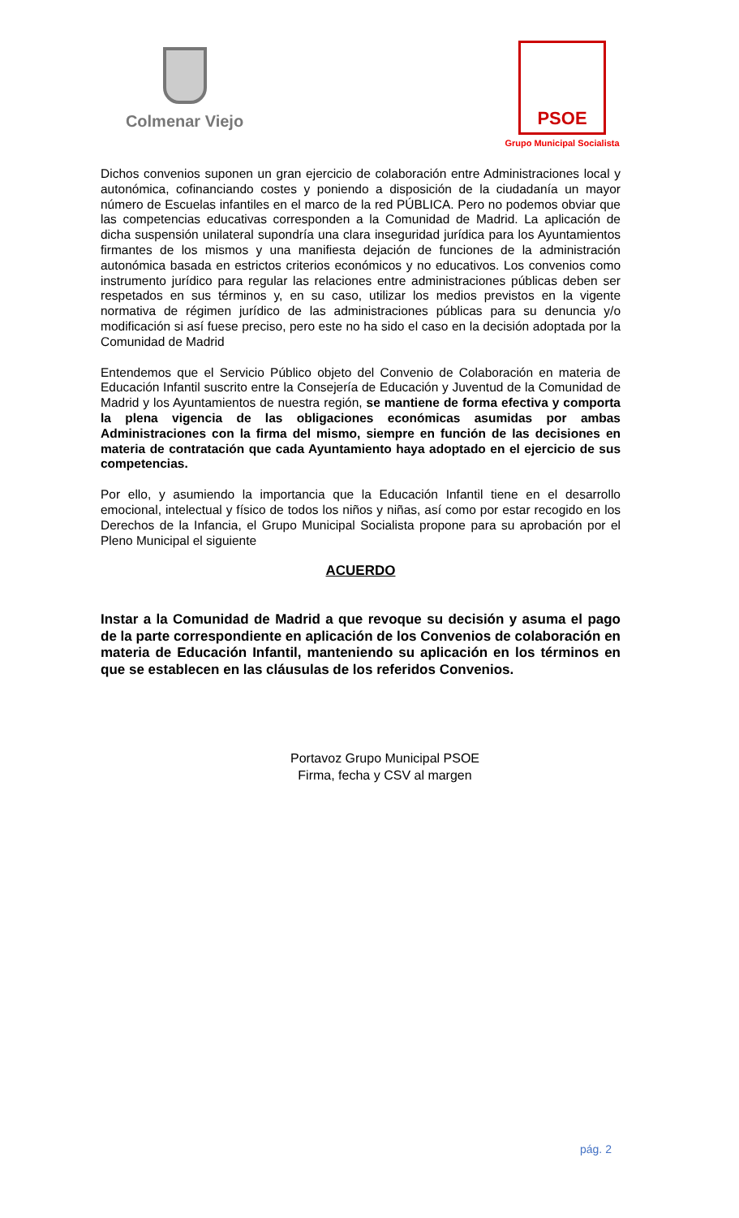Colmenar Viejo
PSOE
Grupo Municipal Socialista
Dichos convenios suponen un gran ejercicio de colaboración entre Administraciones local y autonómica, cofinanciando costes y poniendo a disposición de la ciudadanía un mayor número de Escuelas infantiles en el marco de la red PÚBLICA. Pero no podemos obviar que las competencias educativas corresponden a la Comunidad de Madrid. La aplicación de dicha suspensión unilateral supondría una clara inseguridad jurídica para los Ayuntamientos firmantes de los mismos y una manifiesta dejación de funciones de la administración autonómica basada en estrictos criterios económicos y no educativos. Los convenios como instrumento jurídico para regular las relaciones entre administraciones públicas deben ser respetados en sus términos y, en su caso, utilizar los medios previstos en la vigente normativa de régimen jurídico de las administraciones públicas para su denuncia y/o modificación si así fuese preciso, pero este no ha sido el caso en la decisión adoptada por la Comunidad de Madrid
Entendemos que el Servicio Público objeto del Convenio de Colaboración en materia de Educación Infantil suscrito entre la Consejería de Educación y Juventud de la Comunidad de Madrid y los Ayuntamientos de nuestra región, se mantiene de forma efectiva y comporta la plena vigencia de las obligaciones económicas asumidas por ambas Administraciones con la firma del mismo, siempre en función de las decisiones en materia de contratación que cada Ayuntamiento haya adoptado en el ejercicio de sus competencias.
Por ello, y asumiendo la importancia que la Educación Infantil tiene en el desarrollo emocional, intelectual y físico de todos los niños y niñas, así como por estar recogido en los Derechos de la Infancia, el Grupo Municipal Socialista propone para su aprobación por el Pleno Municipal el siguiente
ACUERDO
Instar a la Comunidad de Madrid a que revoque su decisión y asuma el pago de la parte correspondiente en aplicación de los Convenios de colaboración en materia de Educación Infantil, manteniendo su aplicación en los términos en que se establecen en las cláusulas de los referidos Convenios.
Portavoz Grupo Municipal PSOE
Firma, fecha y CSV al margen
pág. 2